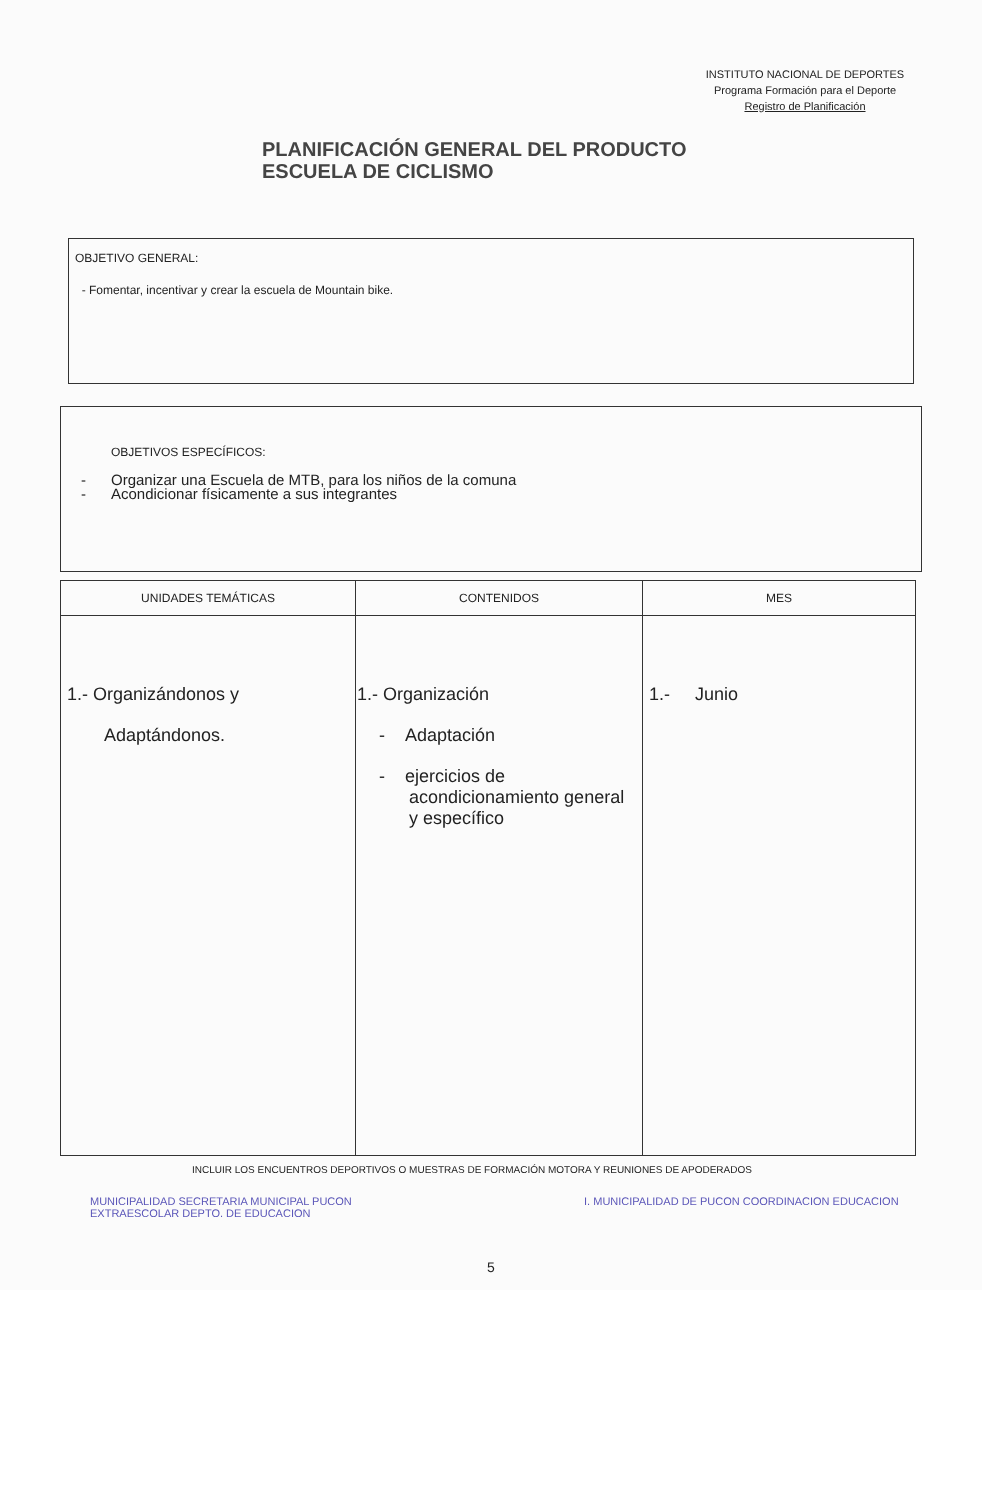INSTITUTO NACIONAL DE DEPORTES
Programa Formación para el Deporte
Registro de Planificación
PLANIFICACIÓN GENERAL DEL PRODUCTO
ESCUELA DE CICLISMO
OBJETIVO GENERAL:
- Fomentar, incentivar y crear la escuela de Mountain bike.
OBJETIVOS ESPECÍFICOS:
- Organizar una Escuela de MTB, para los niños de la comuna
- Acondicionar físicamente a sus integrantes
| UNIDADES TEMÁTICAS | CONTENIDOS | MES |
| --- | --- | --- |
| 1.- Organizándonos y Adaptándonos. | 1.- Organización - Adaptación - ejercicios de acondicionamiento general y específico | 1.- Junio |
INCLUIR LOS ENCUENTROS DEPORTIVOS O MUESTRAS DE FORMACIÓN MOTORA Y REUNIONES DE APODERADOS
MUNICIPALIDAD SECRETARIA MUNICIPAL PUCON I. MUNICIPALIDAD DE PUCON COORDINACION EDUCACION EXTRAESCOLAR DEPTO. DE EDUCACION
5